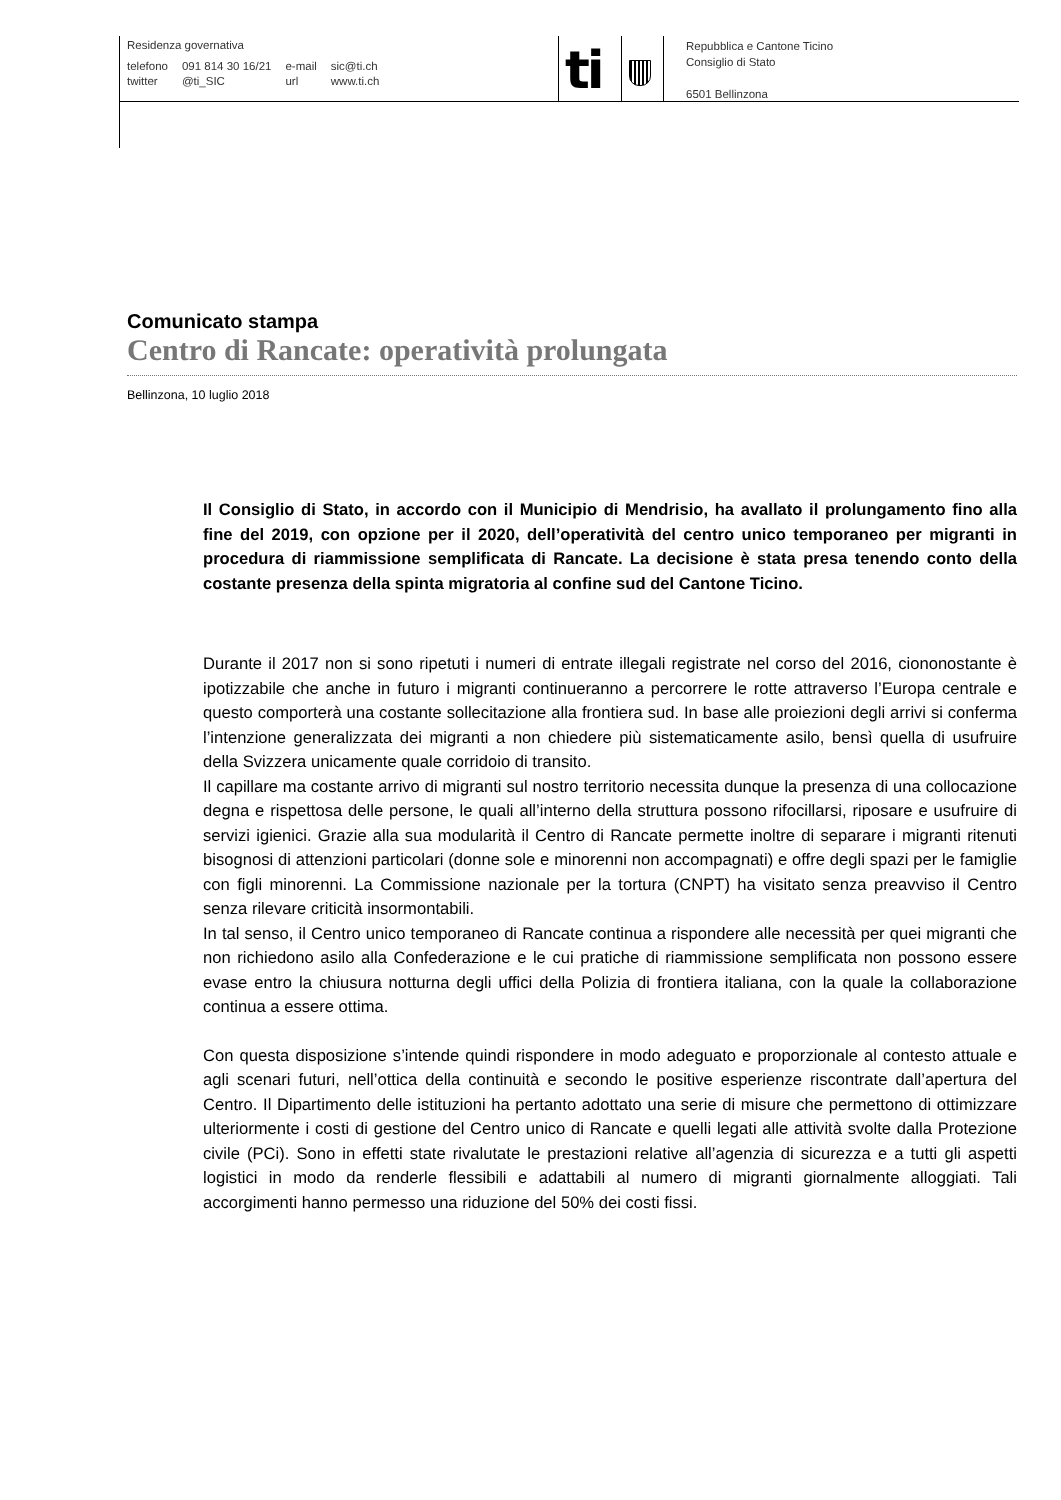Residenza governativa
| telefono | 091 814 30 16/21 | e-mail | sic@ti.ch |
| twitter | @ti_SIC | url | www.ti.ch |
ti
Repubblica e Cantone Ticino
Consiglio di Stato
6501 Bellinzona
Comunicato stampa
Centro di Rancate: operatività prolungata
Bellinzona, 10 luglio 2018
Il Consiglio di Stato, in accordo con il Municipio di Mendrisio, ha avallato il prolungamento fino alla fine del 2019, con opzione per il 2020, dell’operatività del centro unico temporaneo per migranti in procedura di riammissione semplificata di Rancate. La decisione è stata presa tenendo conto della costante presenza della spinta migratoria al confine sud del Cantone Ticino.
Durante il 2017 non si sono ripetuti i numeri di entrate illegali registrate nel corso del 2016, ciononostante è ipotizzabile che anche in futuro i migranti continueranno a percorrere le rotte attraverso l’Europa centrale e questo comporterà una costante sollecitazione alla frontiera sud. In base alle proiezioni degli arrivi si conferma l’intenzione generalizzata dei migranti a non chiedere più sistematicamente asilo, bensì quella di usufruire della Svizzera unicamente quale corridoio di transito.
Il capillare ma costante arrivo di migranti sul nostro territorio necessita dunque la presenza di una collocazione degna e rispettosa delle persone, le quali all’interno della struttura possono rifocillarsi, riposare e usufruire di servizi igienici. Grazie alla sua modularità il Centro di Rancate permette inoltre di separare i migranti ritenuti bisognosi di attenzioni particolari (donne sole e minorenni non accompagnati) e offre degli spazi per le famiglie con figli minorenni. La Commissione nazionale per la tortura (CNPT) ha visitato senza preavviso il Centro senza rilevare criticità insormontabili.
In tal senso, il Centro unico temporaneo di Rancate continua a rispondere alle necessità per quei migranti che non richiedono asilo alla Confederazione e le cui pratiche di riammissione semplificata non possono essere evase entro la chiusura notturna degli uffici della Polizia di frontiera italiana, con la quale la collaborazione continua a essere ottima.
Con questa disposizione s’intende quindi rispondere in modo adeguato e proporzionale al contesto attuale e agli scenari futuri, nell’ottica della continuità e secondo le positive esperienze riscontrate dall’apertura del Centro. Il Dipartimento delle istituzioni ha pertanto adottato una serie di misure che permettono di ottimizzare ulteriormente i costi di gestione del Centro unico di Rancate e quelli legati alle attività svolte dalla Protezione civile (PCi). Sono in effetti state rivalutate le prestazioni relative all’agenzia di sicurezza e a tutti gli aspetti logistici in modo da renderle flessibili e adattabili al numero di migranti giornalmente alloggiati. Tali accorgimenti hanno permesso una riduzione del 50% dei costi fissi.